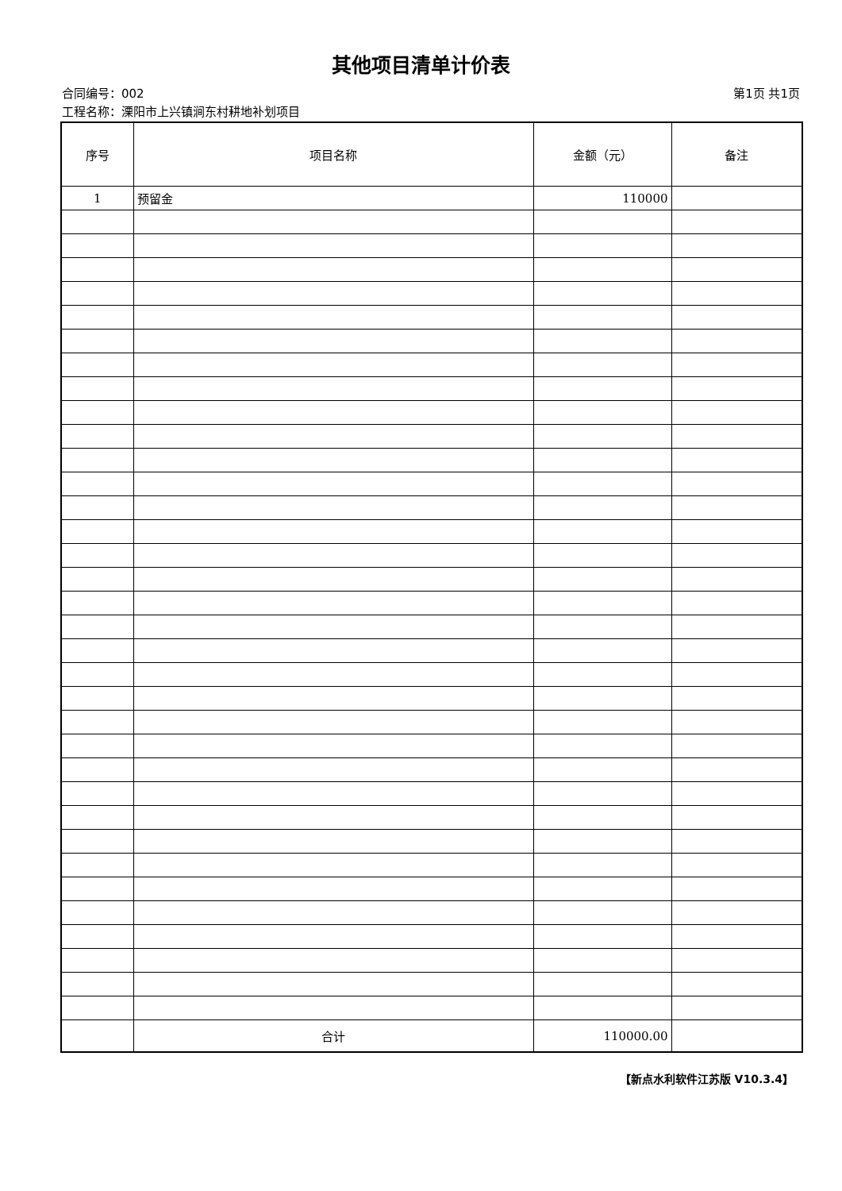其他项目清单计价表
合同编号：002 第1页 共1页
工程名称：溧阳市上兴镇涧东村耕地补划项目
| 序号 | 项目名称 | 金额（元） | 备注 |
| --- | --- | --- | --- |
| 1 | 预留金 | 110000 | |
| | 合计 | 110000.00 | |
【新点水利软件江苏版 V10.3.4】